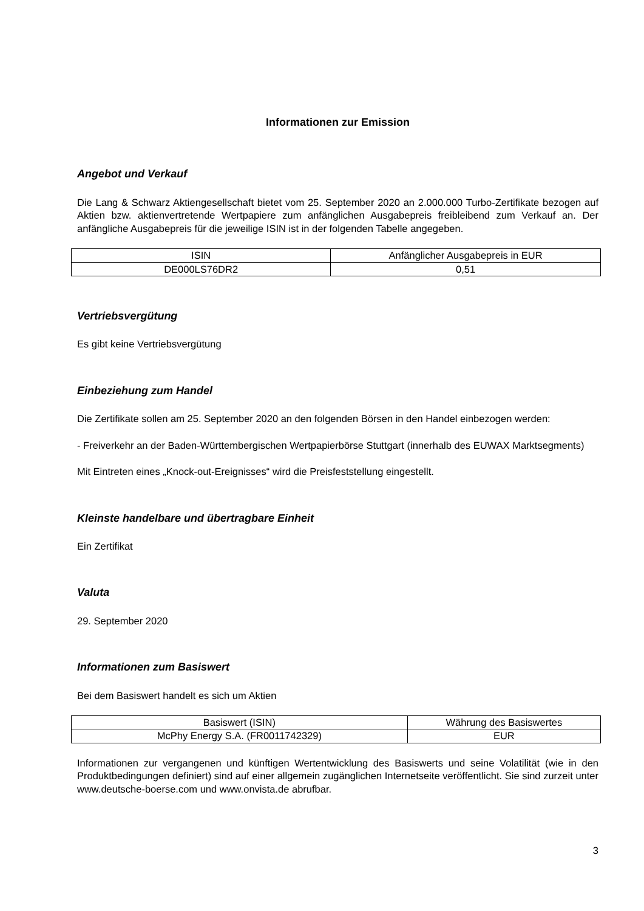Informationen zur Emission
Angebot und Verkauf
Die Lang & Schwarz Aktiengesellschaft bietet vom 25. September 2020 an 2.000.000 Turbo-Zertifikate bezogen auf Aktien bzw. aktienvertretende Wertpapiere zum anfänglichen Ausgabepreis freibleibend zum Verkauf an. Der anfängliche Ausgabepreis für die jeweilige ISIN ist in der folgenden Tabelle angegeben.
| ISIN | Anfänglicher Ausgabepreis in EUR |
| DE000LS76DR2 | 0,51 |
Vertriebsvergütung
Es gibt keine Vertriebsvergütung
Einbeziehung zum Handel
Die Zertifikate sollen am 25. September 2020 an den folgenden Börsen in den Handel einbezogen werden:
- Freiverkehr an der Baden-Württembergischen Wertpapierbörse Stuttgart (innerhalb des EUWAX Marktsegments)
Mit Eintreten eines „Knock-out-Ereignisses“ wird die Preisfeststellung eingestellt.
Kleinste handelbare und übertragbare Einheit
Ein Zertifikat
Valuta
29. September 2020
Informationen zum Basiswert
Bei dem Basiswert handelt es sich um Aktien
| Basiswert (ISIN) | Währung des Basiswertes |
| McPhy Energy S.A. (FR0011742329) | EUR |
Informationen zur vergangenen und künftigen Wertentwicklung des Basiswerts und seine Volatilität (wie in den Produktbedingungen definiert) sind auf einer allgemein zugänglichen Internetseite veröffentlicht. Sie sind zurzeit unter www.deutsche-boerse.com und www.onvista.de abrufbar.
3